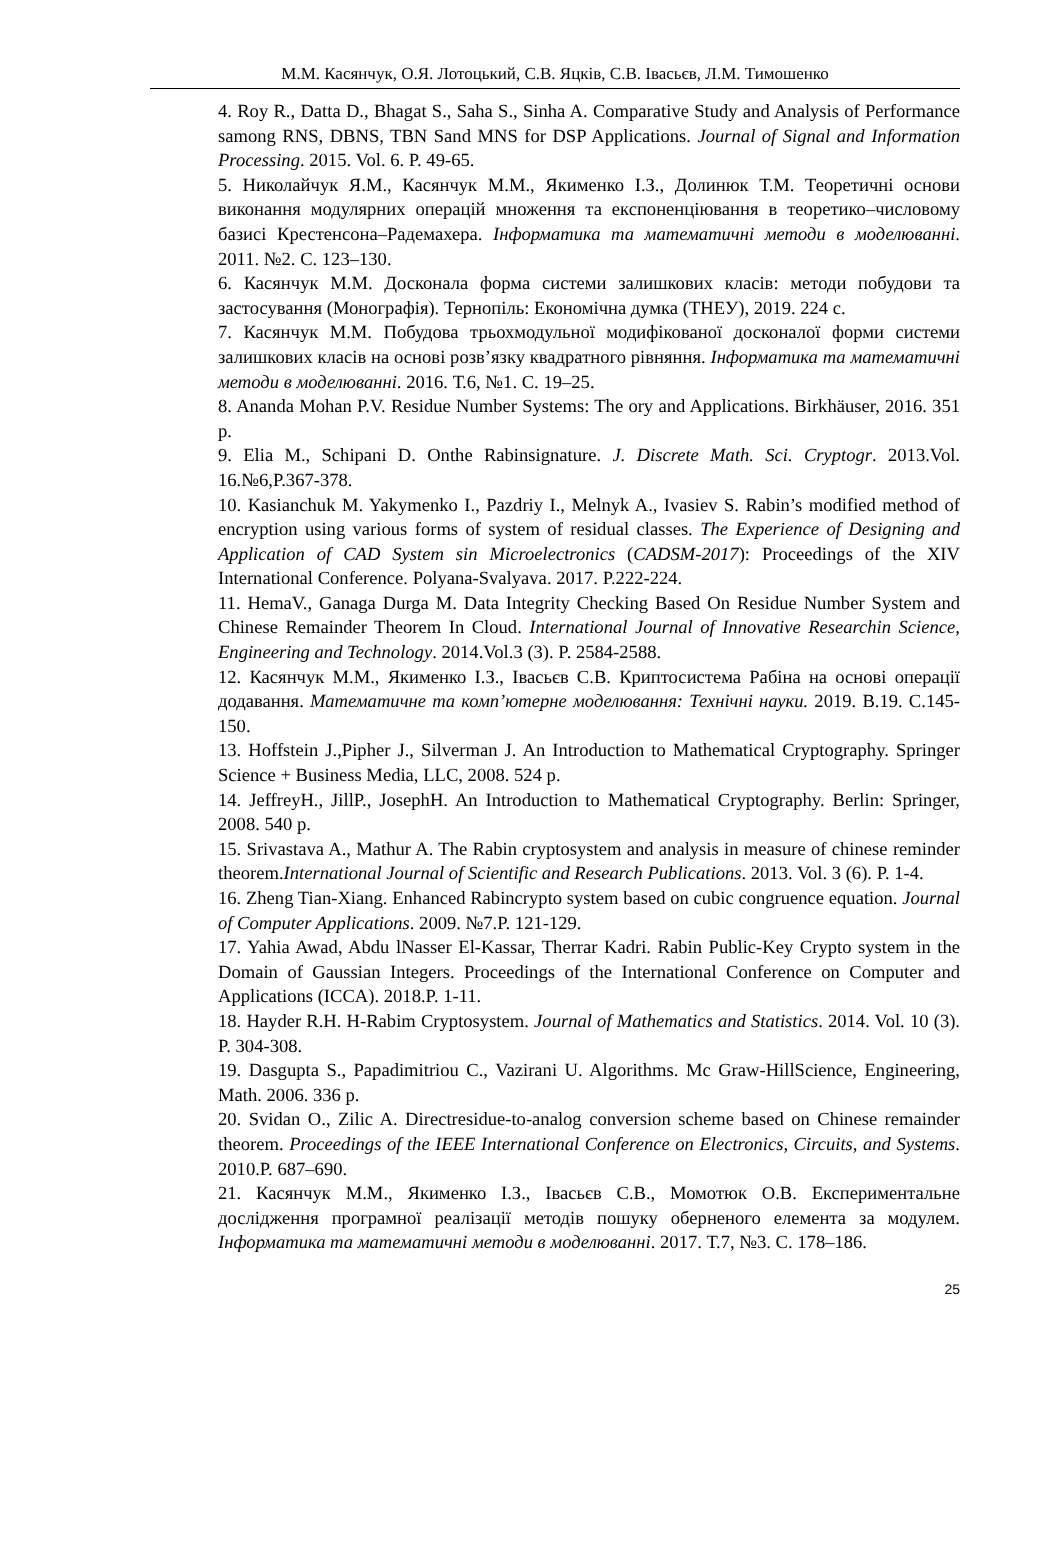М.М. Касянчук, О.Я. Лотоцький, С.В. Яцків, С.В. Івасьєв, Л.М. Тимошенко
4. Roy R., Datta D., Bhagat S., Saha S., Sinha A. Comparative Study and Analysis of Performance samong RNS, DBNS, TBN Sand MNS for DSP Applications. Journal of Signal and Information Processing. 2015. Vol. 6. P. 49-65.
5. Николайчук Я.М., Касянчук М.М., Якименко І.З., Долинюк Т.М. Теоретичні основи виконання модулярних операцій множення та експоненціювання в теоретико–числовому базисі Крестенсона–Радемахера. Інформатика та математичні методи в моделюванні. 2011. №2. С. 123–130.
6. Касянчук М.М. Досконала форма системи залишкових класів: методи побудови та застосування (Монографія). Тернопіль: Економічна думка (ТНЕУ), 2019. 224 с.
7. Касянчук М.М. Побудова трьохмодульної модифікованої досконалої форми системи залишкових класів на основі розв’язку квадратного рівняння. Інформатика та математичні методи в моделюванні. 2016. Т.6, №1. С. 19–25.
8. Ananda Mohan P.V. Residue Number Systems: The ory and Applications. Birkhäuser, 2016. 351 p.
9. Elia M., Schipani D. Onthe Rabinsignature. J. Discrete Math. Sci. Cryptogr. 2013.Vol. 16.№6,P.367-378.
10. Kasianchuk M. Yakymenko I., Pazdriy I., Melnyk A., Ivasiev S. Rabin’s modified method of encryption using various forms of system of residual classes. The Experience of Designing and Application of CAD System sin Microelectronics (CADSM-2017): Proceedings of the XIV International Conference. Polyana-Svalyava. 2017. P.222-224.
11. HemaV., Ganaga Durga M. Data Integrity Checking Based On Residue Number System and Chinese Remainder Theorem In Cloud. International Journal of Innovative Researchin Science, Engineering and Technology. 2014.Vol.3 (3). P. 2584-2588.
12. Касянчук М.М., Якименко І.З., Івасьєв С.В. Криптосистема Рабіна на основі операції додавання. Математичне та комп’ютерне моделювання: Технічні науки. 2019. В.19. С.145-150.
13. Hoffstein J.,Pipher J., Silverman J. An Introduction to Mathematical Cryptography. Springer Science + Business Media, LLC, 2008. 524 p.
14. JeffreyH., JillP., JosephH. An Introduction to Mathematical Cryptography. Berlin: Springer, 2008. 540 p.
15. Srivastava A., Mathur A. The Rabin cryptosystem and analysis in measure of chinese reminder theorem.International Journal of Scientific and Research Publications. 2013. Vol. 3 (6). P. 1-4.
16. Zheng Tian-Xiang. Enhanced Rabincrypto system based on cubic congruence equation. Journal of Computer Applications. 2009. №7.P. 121-129.
17. Yahia Awad, Abdu lNasser El-Kassar, Therrar Kadri. Rabin Public-Key Crypto system in the Domain of Gaussian Integers. Proceedings of the International Conference on Computer and Applications (ICCA). 2018.P. 1-11.
18. Hayder R.H. H-Rabim Cryptosystem. Journal of Mathematics and Statistics. 2014. Vol. 10 (3). P. 304-308.
19. Dasgupta S., Papadimitriou C., Vazirani U. Algorithms. Mc Graw-HillScience, Engineering, Math. 2006. 336 p.
20. Svidan O., Zilic A. Directresidue-to-analog conversion scheme based on Chinese remainder theorem. Proceedings of the IEEE International Conference on Electronics, Circuits, and Systems. 2010.P. 687–690.
21. Касянчук М.М., Якименко І.З., Івасьєв С.В., Момотюк О.В. Експериментальне дослідження програмної реалізації методів пошуку оберненого елемента за модулем. Інформатика та математичні методи в моделюванні. 2017. Т.7, №3. С. 178–186.
25